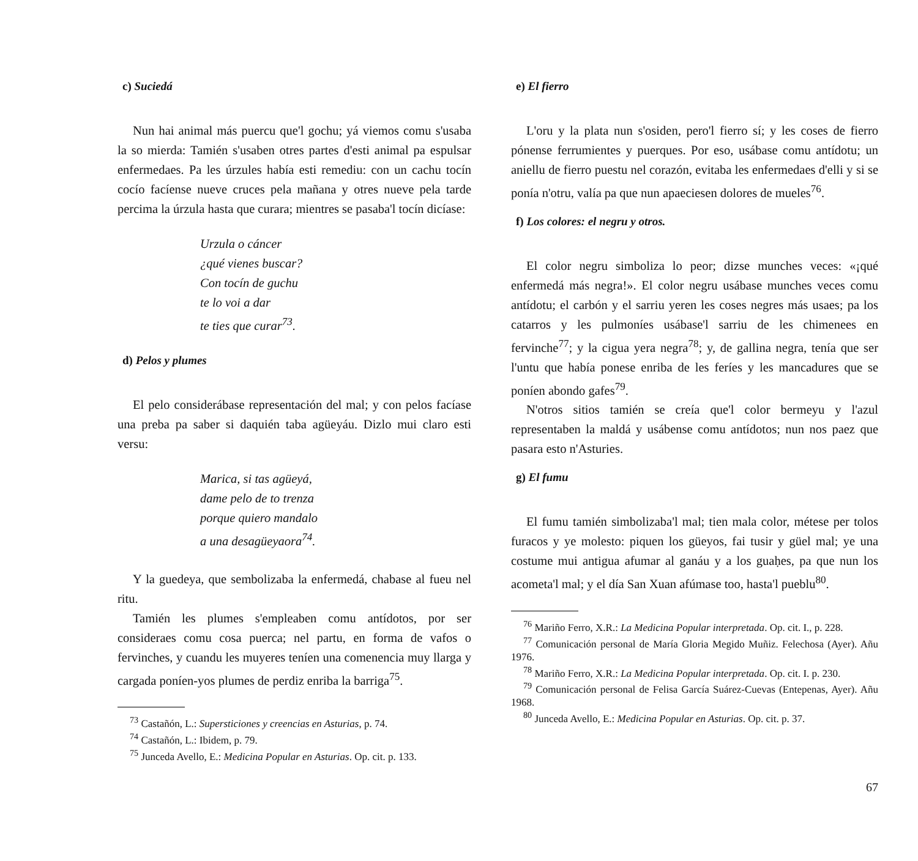c) Suciedá
Nun hai animal más puercu que'l gochu; yá viemos comu s'usaba la so mierda: Tamién s'usaben otres partes d'esti animal pa espulsar enfermedaes. Pa les úrzules había esti remediu: con un cachu tocín cocío facíense nueve cruces pela mañana y otres nueve pela tarde percima la úrzula hasta que curara; mientres se pasaba'l tocín dicíase:
Urzula o cáncer
¿qué vienes buscar?
Con tocín de guchu
te lo voi a dar
te ties que curar<sup>73</sup>.
d) Pelos y plumes
El pelo considerábase representación del mal; y con pelos facíase una preba pa saber si daquién taba agüeyáu. Dizlo mui claro esti versu:
Marica, si tas agüeyá,
dame pelo de to trenza
porque quiero mandalo
a una desagüeyaora<sup>74</sup>.
Y la guedeya, que sembolizaba la enfermedá, chabase al fueu nel ritu.
Tamién les plumes s'empleaben comu antídotos, por ser consideraes comu cosa puerca; nel partu, en forma de vafos o fervinches, y cuandu les muyeres teníen una comenencia muy llarga y cargada poníen-yos plumes de perdiz enriba la barriga<sup>75</sup>.
<sup>73</sup> Castañón, L.: Supersticiones y creencias en Asturias, p. 74.
<sup>74</sup> Castañón, L.: Ibidem, p. 79.
<sup>75</sup> Junceda Avello, E.: Medicina Popular en Asturias. Op. cit. p. 133.
e) El fierro
L'oru y la plata nun s'osiden, pero'l fierro sí; y les coses de fierro pónense ferrumientes y puerques. Por eso, usábase comu antídotu; un aniellu de fierro puestu nel corazón, evitaba les enfermedaes d'elli y si se ponía n'otru, valía pa que nun apaeciesen dolores de mueles<sup>76</sup>.
f) Los colores: el negru y otros.
El color negru simboliza lo peor; dizse munches veces: «¡qué enfermedá más negra!». El color negru usábase munches veces comu antídotu; el carbón y el sarriu yeren les coses negres más usaes; pa los catarros y les pulmoníes usábase'l sarriu de les chimenees en fervinche<sup>77</sup>; y la cigua yera negra<sup>78</sup>; y, de gallina negra, tenía que ser l'untu que había ponese enriba de les feríes y les mancadures que se poníen abondo gafes<sup>79</sup>.
N'otros sitios tamién se creía que'l color bermeyu y l'azul representaben la maldá y usábense comu antídotos; nun nos paez que pasara esto n'Asturies.
g) El fumu
El fumu tamién simbolizaba'l mal; tien mala color, métese per tolos furacos y ye molesto: piquen los güeyos, fai tusir y güel mal; ye una costume mui antigua afumar al ganáu y a los guaḥes, pa que nun los acometa'l mal; y el día San Xuan afúmase too, hasta'l pueblu<sup>80</sup>.
<sup>76</sup> Mariño Ferro, X.R.: La Medicina Popular interpretada. Op. cit. I., p. 228.
<sup>77</sup> Comunicación personal de María Gloria Megido Muñiz. Felechosa (Ayer). Añu 1976.
<sup>78</sup> Mariño Ferro, X.R.: La Medicina Popular interpretada. Op. cit. I. p. 230.
<sup>79</sup> Comunicación personal de Felisa García Suárez-Cuevas (Entepenas, Ayer). Añu 1968.
<sup>80</sup> Junceda Avello, E.: Medicina Popular en Asturias. Op. cit. p. 37.
67